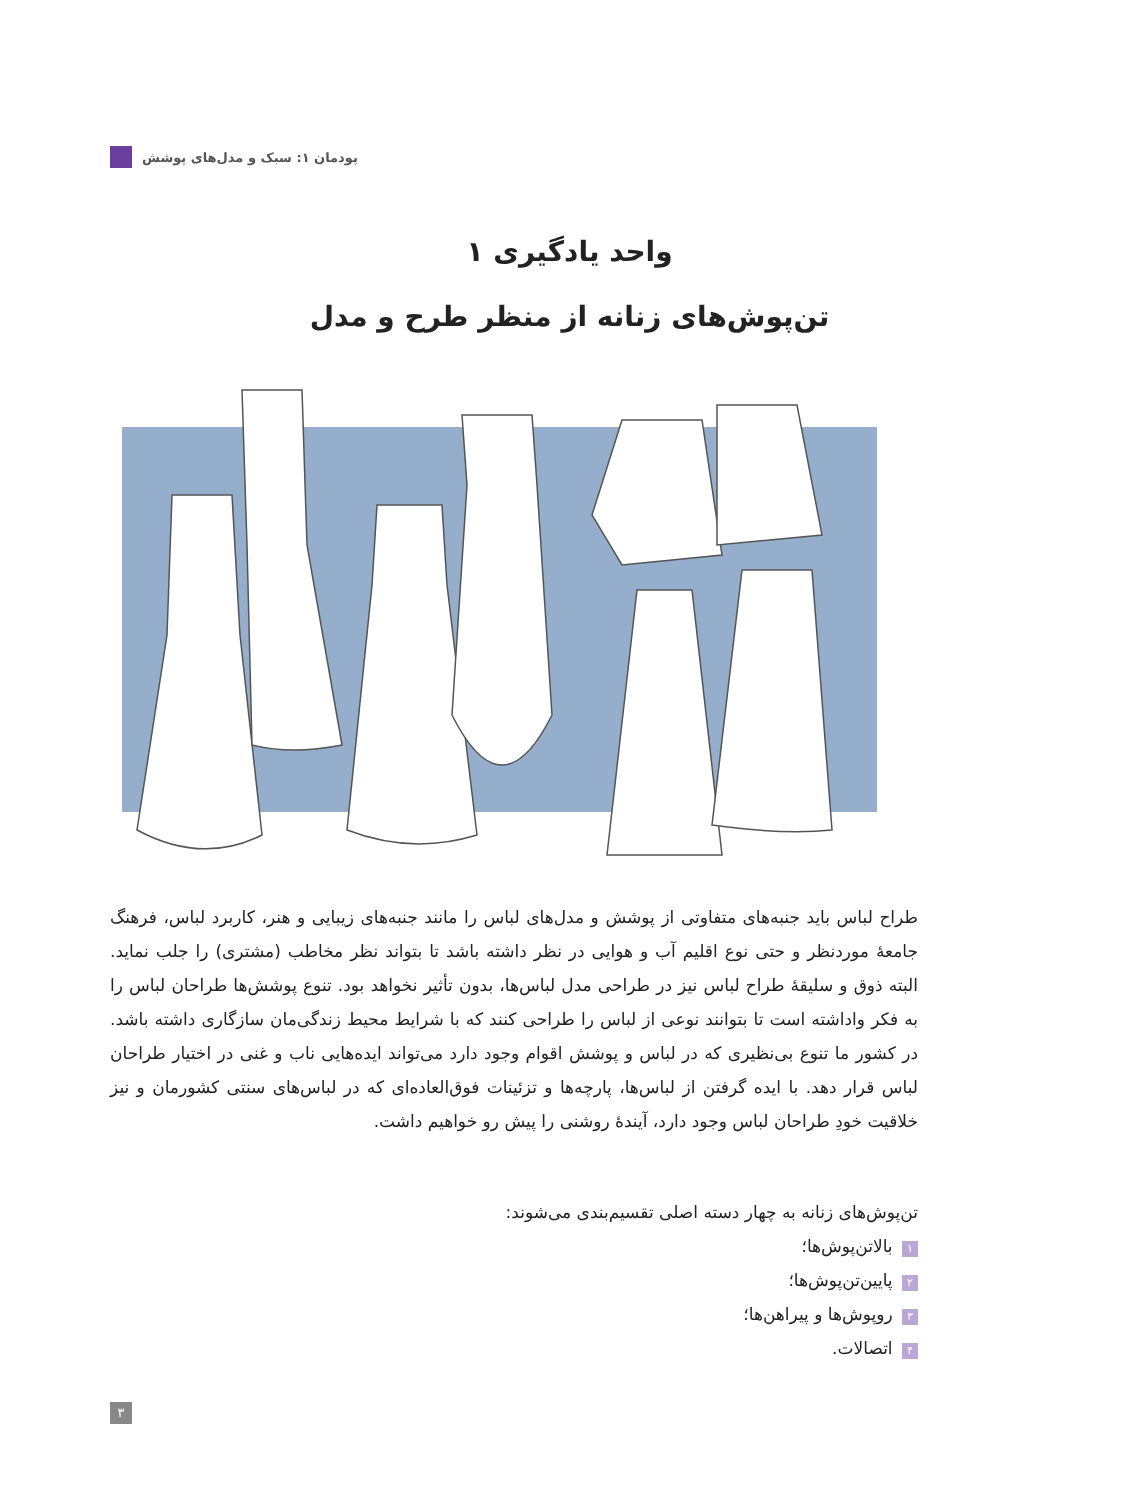پودمان ۱: سبک و مدل‌های پوشش
واحد یادگیری ۱
تن‌پوش‌های زنانه از منظر طرح و مدل
طراح لباس باید جنبه‌های متفاوتی از پوشش و مدل‌های لباس را مانند جنبه‌های زیبایی و هنر، کاربرد لباس، فرهنگ جامعهٔ موردنظر و حتی نوع اقلیم آب و هوایی در نظر داشته باشد تا بتواند نظر مخاطب (مشتری) را جلب نماید. البته ذوق و سلیقهٔ طراح لباس نیز در طراحی مدل لباس‌ها، بدون تأثیر نخواهد بود. تنوع پوشش‌ها طراحان لباس را به فکر واداشته است تا بتوانند نوعی از لباس را طراحی کنند که با شرایط محیط زندگی‌مان سازگاری داشته باشد. در کشور ما تنوع بی‌نظیری که در لباس و پوشش اقوام وجود دارد می‌تواند ایده‌هایی ناب و غنی در اختیار طراحان لباس قرار دهد. با ایده گرفتن از لباس‌ها، پارچه‌ها و تزئینات فوق‌العاده‌ای که در لباس‌های سنتی کشورمان و نیز خلاقیت خودِ طراحان لباس وجود دارد، آیندهٔ روشنی را پیش رو خواهیم داشت.
تن‌پوش‌های زنانه به چهار دسته اصلی تقسیم‌بندی می‌شوند:
۱ بالاتن‌پوش‌ها؛
۲ پایین‌تن‌پوش‌ها؛
۳ روپوش‌ها و پیراهن‌ها؛
۴ اتصالات.
۳